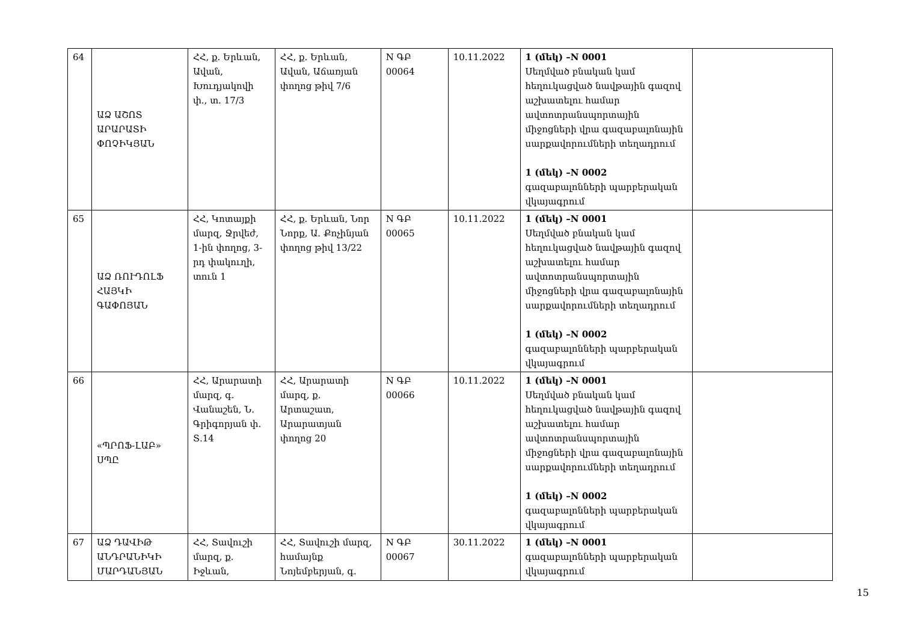| 64 | ԱՁ ԱՇՈՏ ԱՐԱՐԱՏԻ ՓՈՉԻԿՅԱՆ | ՀՀ, ք. Երևան, Ավան, Խուդյակովի փ., տ. 17/3 | ՀՀ, ք. Երևան, Ավան, Աճառյան փողոց թիվ 7/6 | N ԳԲ 00064 | 10.11.2022 | 1 (մեկ) –N 0001 Սեղմված բնական կամ հեղուկացված նավթային գազով աշխատելու համար ավտոտրանսպորտային միջոցների վրա գազաբալոնային սարքավորումների տեղադրում 1 (մեկ) –N 0002 գազաբալոնների պարբերական վկայագրում | |
| 65 | ԱՁ ՌՈՒԴՈԼՖ ՀԱՅԿԻ ԳԱՓՈՅԱՆ | ՀՀ, Կոտայքի մարզ, Ջրվեժ, 1-ին փողոց, 3-րդ փակուղի, տուն 1 | ՀՀ, ք. Երևան, Նոր Նորք, Ա. Քոչինյան փողոց թիվ 13/22 | N ԳԲ 00065 | 10.11.2022 | 1 (մեկ) –N 0001 Սեղմված բնական կամ հեղուկացված նավթային գազով աշխատելու համար ավտոտրանսպորտային միջոցների վրա գազաբալոնային սարքավորումների տեղադրում 1 (մեկ) –N 0002 գազաբալոնների պարբերական վկայագրում | |
| 66 | «ՊՐՈՖ-ԼԱԲ» ՍՊԸ | ՀՀ, Արարատի մարզ, գ. Վանաշեն, Ն. Գրիգորյան փ. Տ.14 | ՀՀ, Արարատի մարզ, ք. Արտաշատ, Արարատյան փողոց 20 | N ԳԲ 00066 | 10.11.2022 | 1 (մեկ) –N 0001 Սեղմված բնական կամ հեղուկացված նավթային գազով աշխատելու համար ավտոտրանսպորտային միջոցների վրա գազաբալոնային սարքավորումների տեղադրում 1 (մեկ) –N 0002 գազաբալոնների պարբերական վկայագրում | |
| 67 | ԱՁ ԴԱՎԻԹ ԱՆԴՐԱՆԻԿԻ ՄԱՐԴԱՆՅԱՆ | ՀՀ, Տավուշի մարզ, ք. Իջևան, | ՀՀ, Տավուշի մարզ, համայնք Նոյեմբերյան, գ. | N ԳԲ 00067 | 30.11.2022 | 1 (մեկ) –N 0001 գազաբալոնների պարբերական վկայագրում | |
15